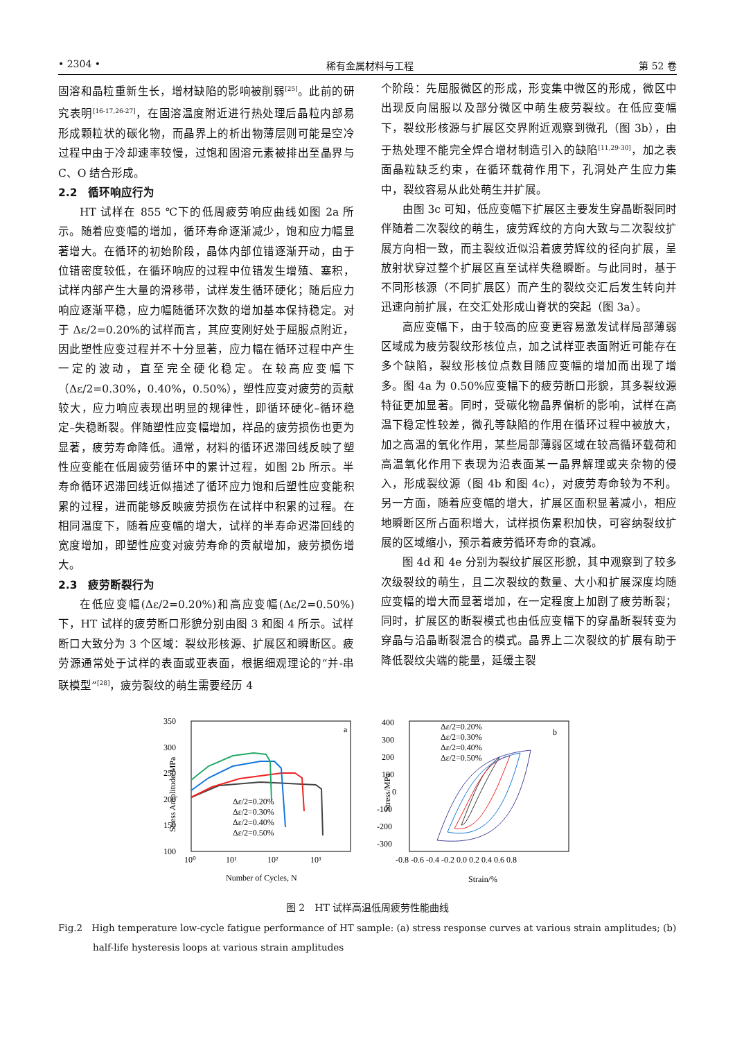• 2304 • 稀有金属材料与工程 第 52 卷
固溶和晶粒重新生长，增材缺陷的影响被削弱<sup>[25]</sup>。此前的研究表明<sup>[16-17,26-27]</sup>，在固溶温度附近进行热处理后晶粒内部易形成颗粒状的碳化物，而晶界上的析出物薄层则可能是空冷过程中由于冷却速率较慢，过饱和固溶元素被排出至晶界与 C、O 结合形成。
2.2　循环响应行为
HT 试样在 855 ℃下的低周疲劳响应曲线如图 2a 所示。随着应变幅的增加，循环寿命逐渐减少，饱和应力幅显著增大。在循环的初始阶段，晶体内部位错逐渐开动，由于位错密度较低，在循环响应的过程中位错发生增殖、塞积，试样内部产生大量的滑移带，试样发生循环硬化；随后应力响应逐渐平稳，应力幅随循环次数的增加基本保持稳定。对于 Δε/2=0.20%的试样而言，其应变刚好处于屈服点附近，因此塑性应变过程并不十分显著，应力幅在循环过程中产生一定的波动，直至完全硬化稳定。在较高应变幅下（Δε/2=0.30%，0.40%，0.50%），塑性应变对疲劳的贡献较大，应力响应表现出明显的规律性，即循环硬化–循环稳定–失稳断裂。伴随塑性应变幅增加，样品的疲劳损伤也更为显著，疲劳寿命降低。通常，材料的循环迟滞回线反映了塑性应变能在低周疲劳循环中的累计过程，如图 2b 所示。半寿命循环迟滞回线近似描述了循环应力饱和后塑性应变能积累的过程，进而能够反映疲劳损伤在试样中积累的过程。在相同温度下，随着应变幅的增大，试样的半寿命迟滞回线的宽度增加，即塑性应变对疲劳寿命的贡献增加，疲劳损伤增大。
2.3　疲劳断裂行为
在低应变幅(Δε/2=0.20%)和高应变幅(Δε/2=0.50%)下，HT 试样的疲劳断口形貌分别由图 3 和图 4 所示。试样断口大致分为 3 个区域：裂纹形核源、扩展区和瞬断区。疲劳源通常处于试样的表面或亚表面，根据细观理论的“并-串联模型”<sup>[28]</sup>，疲劳裂纹的萌生需要经历 4
个阶段：先屈服微区的形成，形变集中微区的形成，微区中出现反向屈服以及部分微区中萌生疲劳裂纹。在低应变幅下，裂纹形核源与扩展区交界附近观察到微孔（图 3b），由于热处理不能完全焊合增材制造引入的缺陷<sup>[11,29-30]</sup>，加之表面晶粒缺乏约束，在循环载荷作用下，孔洞处产生应力集中，裂纹容易从此处萌生并扩展。
由图 3c 可知，低应变幅下扩展区主要发生穿晶断裂同时伴随着二次裂纹的萌生，疲劳辉纹的方向大致与二次裂纹扩展方向相一致，而主裂纹近似沿着疲劳辉纹的径向扩展，呈放射状穿过整个扩展区直至试样失稳瞬断。与此同时，基于不同形核源（不同扩展区）而产生的裂纹交汇后发生转向并迅速向前扩展，在交汇处形成山脊状的突起（图 3a）。
高应变幅下，由于较高的应变更容易激发试样局部薄弱区域成为疲劳裂纹形核位点，加之试样亚表面附近可能存在多个缺陷，裂纹形核位点数目随应变幅的增加而出现了增多。图 4a 为 0.50%应变幅下的疲劳断口形貌，其多裂纹源特征更加显著。同时，受碳化物晶界偏析的影响，试样在高温下稳定性较差，微孔等缺陷的作用在循环过程中被放大，加之高温的氧化作用，某些局部薄弱区域在较高循环载荷和高温氧化作用下表现为沿表面某一晶界解理或夹杂物的侵入，形成裂纹源（图 4b 和图 4c），对疲劳寿命较为不利。另一方面，随着应变幅的增大，扩展区面积显著减小，相应地瞬断区所占面积增大，试样损伤累积加快，可容纳裂纹扩展的区域缩小，预示着疲劳循环寿命的衰减。
图 4d 和 4e 分别为裂纹扩展区形貌，其中观察到了较多次级裂纹的萌生，且二次裂纹的数量、大小和扩展深度均随应变幅的增大而显著增加，在一定程度上加剧了疲劳断裂；同时，扩展区的断裂模式也由低应变幅下的穿晶断裂转变为穿晶与沿晶断裂混合的模式。晶界上二次裂纹的扩展有助于降低裂纹尖端的能量，延缓主裂
350
300
250
200
150
100
10⁰
10¹
10²
10³
a
Number of Cycles, N
Stress Amplitude/MPa
Δε/2=0.20%
Δε/2=0.30%
Δε/2=0.40%
Δε/2=0.50%
400
300
200
100
0
-100
-200
-300
-0.8 -0.6 -0.4 -0.2 0.0 0.2 0.4 0.6 0.8
Strain/%
Stress/MPa
b
Δε/2=0.20%
Δε/2=0.30%
Δε/2=0.40%
Δε/2=0.50%
图 2　HT 试样高温低周疲劳性能曲线
Fig.2　High temperature low-cycle fatigue performance of HT sample: (a) stress response curves at various strain amplitudes; (b) half-life hysteresis loops at various strain amplitudes